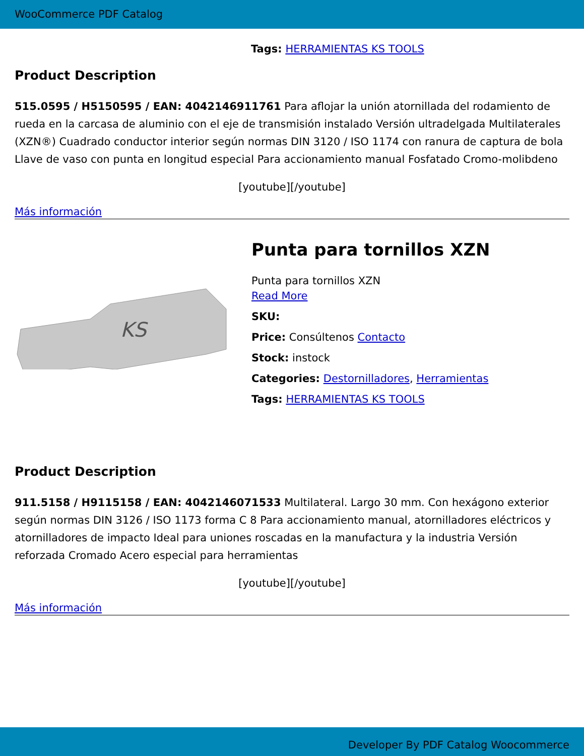WooCommerce PDF Catalog
Tags: HERRAMIENTAS KS TOOLS
Product Description
515.0595 / H5150595 / EAN: 4042146911761 Para aflojar la unión atornillada del rodamiento de rueda en la carcasa de aluminio con el eje de transmisión instalado Versión ultradelgada Multilaterales (XZN®) Cuadrado conductor interior según normas DIN 3120 / ISO 1174 con ranura de captura de bola Llave de vaso con punta en longitud especial Para accionamiento manual Fosfatado Cromo-molibdeno
[youtube][/youtube]
Más información
KS
Punta para tornillos XZN
Punta para tornillos XZN
Read More
SKU:
Price: Consúltenos Contacto
Stock: instock
Categories: Destornilladores, Herramientas
Tags: HERRAMIENTAS KS TOOLS
Product Description
911.5158 / H9115158 / EAN: 4042146071533 Multilateral. Largo 30 mm. Con hexágono exterior según normas DIN 3126 / ISO 1173 forma C 8 Para accionamiento manual, atornilladores eléctricos y atornilladores de impacto Ideal para uniones roscadas en la manufactura y la industria Versión reforzada Cromado Acero especial para herramientas
[youtube][/youtube]
Más información
Developer By PDF Catalog Woocommerce